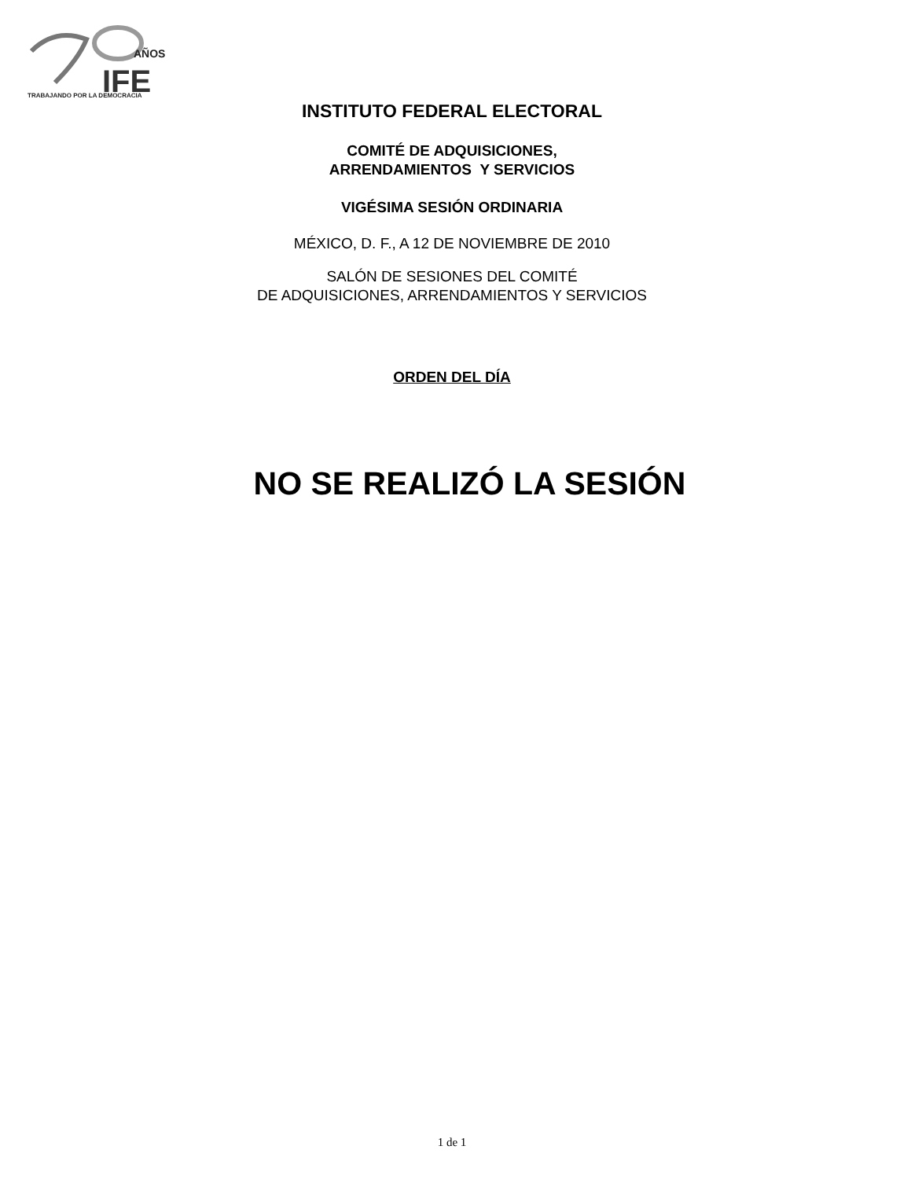AÑOS
IFE
TRABAJANDO POR LA DEMOCRACIA
INSTITUTO FEDERAL ELECTORAL
COMITÉ DE ADQUISICIONES,
ARRENDAMIENTOS Y SERVICIOS
VIGÉSIMA SESIÓN ORDINARIA
MÉXICO, D. F., A 12 DE NOVIEMBRE DE 2010
SALÓN DE SESIONES DEL COMITÉ
DE ADQUISICIONES, ARRENDAMIENTOS Y SERVICIOS
ORDEN DEL DÍA
NO SE REALIZÓ LA SESIÓN
1 de 1